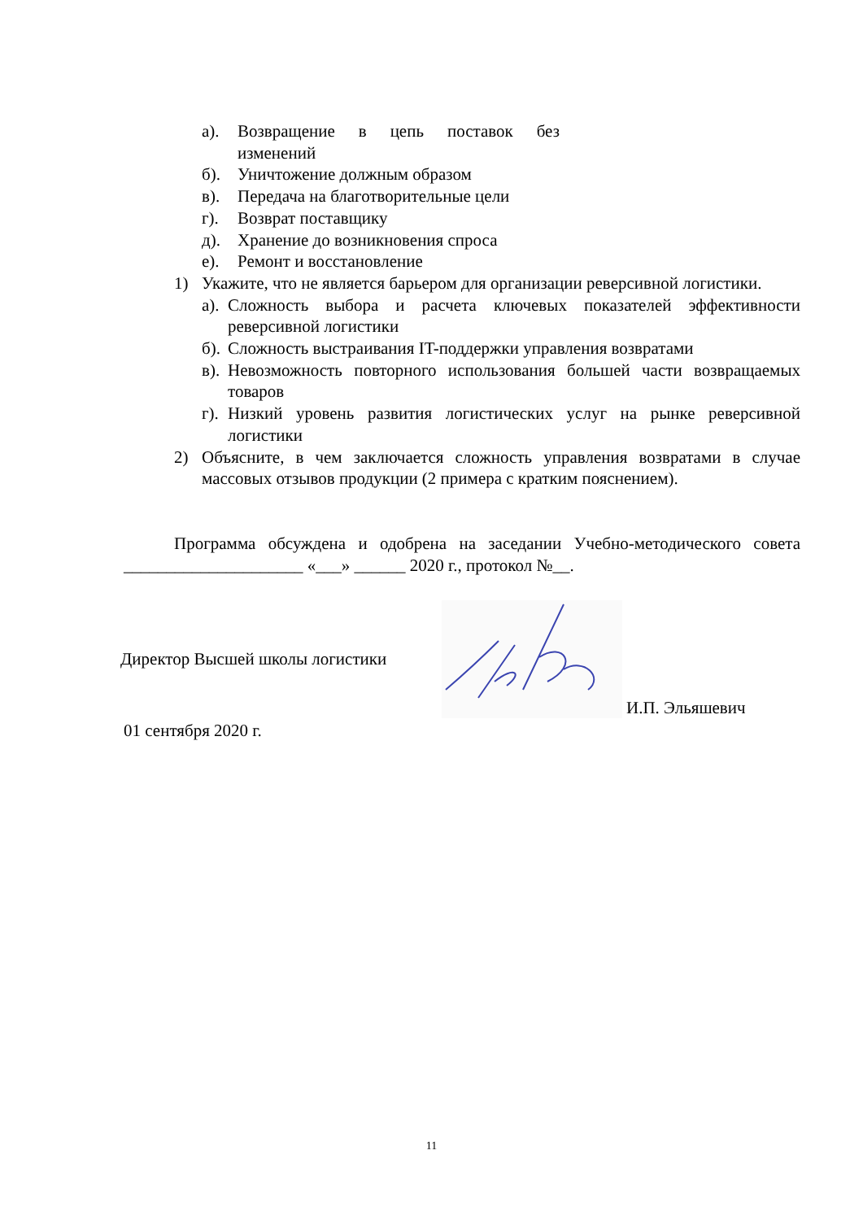а). Возвращение в цепь поставок без изменений
б). Уничтожение должным образом
в). Передача на благотворительные цели
г). Возврат поставщику
д). Хранение до возникновения спроса
е). Ремонт и восстановление
1) Укажите, что не является барьером для организации реверсивной логистики.
а). Сложность выбора и расчета ключевых показателей эффективности реверсивной логистики
б). Сложность выстраивания IT-поддержки управления возвратами
в). Невозможность повторного использования большей части возвращаемых товаров
г). Низкий уровень развития логистических услуг на рынке реверсивной логистики
2) Объясните, в чем заключается сложность управления возвратами в случае массовых отзывов продукции (2 примера с кратким пояснением).
Программа обсуждена и одобрена на заседании Учебно-методического совета _____________________ «___» ______ 2020 г., протокол №__.
Директор Высшей школы логистики
И.П. Эльяшевич
01 сентября 2020 г.
11